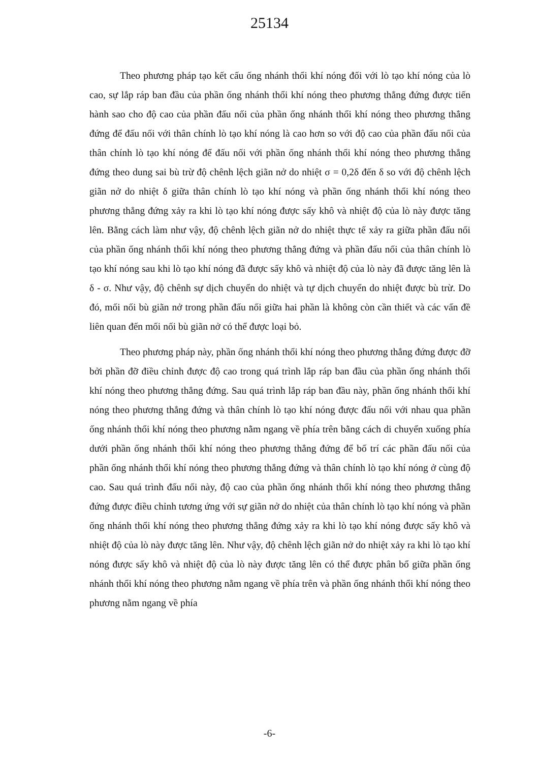25134
Theo phương pháp tạo kết cấu ống nhánh thổi khí nóng đối với lò tạo khí nóng của lò cao, sự lắp ráp ban đầu của phần ống nhánh thổi khí nóng theo phương thẳng đứng được tiến hành sao cho độ cao của phần đấu nối của phần ống nhánh thổi khí nóng theo phương thẳng đứng để đấu nối với thân chính lò tạo khí nóng là cao hơn so với độ cao của phần đấu nối của thân chính lò tạo khí nóng để đấu nối với phần ống nhánh thổi khí nóng theo phương thẳng đứng theo dung sai bù trừ độ chênh lệch giãn nở do nhiệt σ = 0,2δ đến δ so với độ chênh lệch giãn nở do nhiệt δ giữa thân chính lò tạo khí nóng và phần ống nhánh thổi khí nóng theo phương thẳng đứng xảy ra khi lò tạo khí nóng được sấy khô và nhiệt độ của lò này được tăng lên. Bằng cách làm như vậy, độ chênh lệch giãn nở do nhiệt thực tế xảy ra giữa phần đấu nối của phần ống nhánh thổi khí nóng theo phương thẳng đứng và phần đấu nối của thân chính lò tạo khí nóng sau khi lò tạo khí nóng đã được sấy khô và nhiệt độ của lò này đã được tăng lên là δ - σ. Như vậy, độ chênh sự dịch chuyển do nhiệt và tự dịch chuyển do nhiệt được bù trừ. Do đó, mối nối bù giãn nở trong phần đấu nối giữa hai phần là không còn cần thiết và các vấn đề liên quan đến mối nối bù giãn nở có thể được loại bỏ.
Theo phương pháp này, phần ống nhánh thổi khí nóng theo phương thẳng đứng được đỡ bởi phần đỡ điều chỉnh được độ cao trong quá trình lắp ráp ban đầu của phần ống nhánh thổi khí nóng theo phương thẳng đứng. Sau quá trình lắp ráp ban đầu này, phần ống nhánh thổi khí nóng theo phương thẳng đứng và thân chính lò tạo khí nóng được đấu nối với nhau qua phần ống nhánh thổi khí nóng theo phương nằm ngang về phía trên bằng cách di chuyển xuống phía dưới phần ống nhánh thổi khí nóng theo phương thẳng đứng để bố trí các phần đấu nối của phần ống nhánh thổi khí nóng theo phương thẳng đứng và thân chính lò tạo khí nóng ở cùng độ cao. Sau quá trình đấu nối này, độ cao của phần ống nhánh thổi khí nóng theo phương thẳng đứng được điều chỉnh tương ứng với sự giãn nở do nhiệt của thân chính lò tạo khí nóng và phần ống nhánh thổi khí nóng theo phương thẳng đứng xảy ra khi lò tạo khí nóng được sấy khô và nhiệt độ của lò này được tăng lên. Như vậy, độ chênh lệch giãn nở do nhiệt xảy ra khi lò tạo khí nóng được sấy khô và nhiệt độ của lò này được tăng lên có thể được phân bổ giữa phần ống nhánh thổi khí nóng theo phương nằm ngang về phía trên và phần ống nhánh thổi khí nóng theo phương nằm ngang về phía
-6-